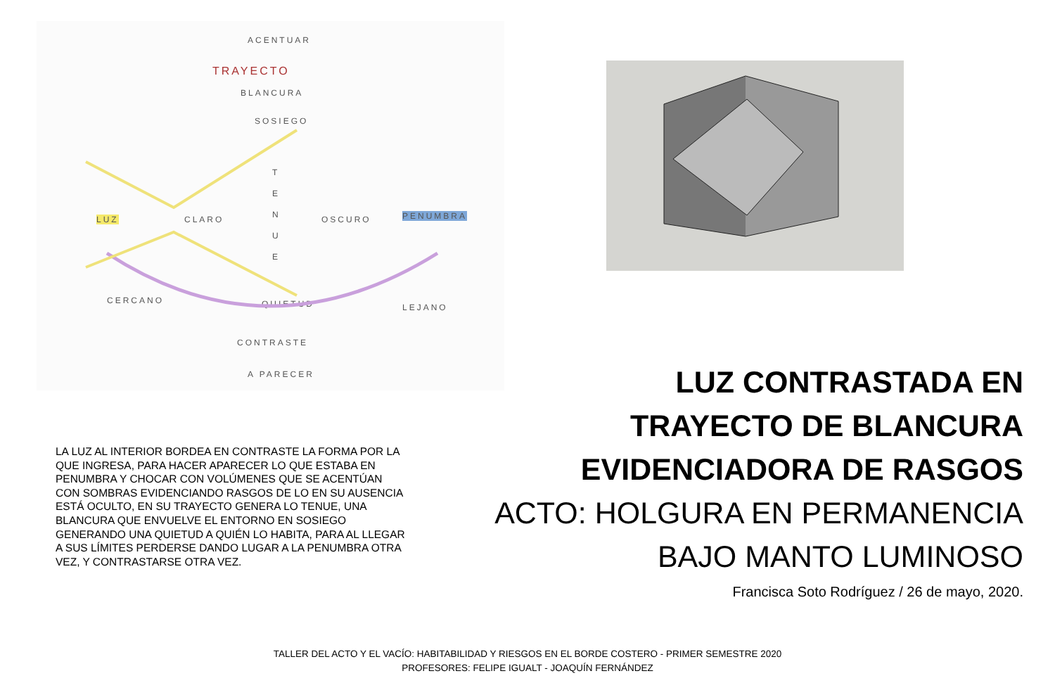ACENTUAR
TRAYECTO
BLANCURA
SOSIEGO
LUZ CLARO
T E N U E
OSCURO PENUMBRA
QUIETUD CERCANO
LEJANO
CONTRASTE
A PARECER
LA LUZ AL INTERIOR BORDEA EN CONTRASTE LA FORMA POR LA QUE INGRESA, PARA HACER APARECER LO QUE ESTABA EN PENUMBRA Y CHOCAR CON VOLÚMENES QUE SE ACENTÚAN CON SOMBRAS EVIDENCIANDO RASGOS DE LO EN SU AUSENCIA ESTÁ OCULTO, EN SU TRAYECTO GENERA LO TENUE, UNA BLANCURA QUE ENVUELVE EL ENTORNO EN SOSIEGO GENERANDO UNA QUIETUD A QUIÉN LO HABITA, PARA AL LLEGAR A SUS LÍMITES PERDERSE DANDO LUGAR A LA PENUMBRA OTRA VEZ, Y CONTRASTARSE OTRA VEZ.
LUZ CONTRASTADA EN
TRAYECTO DE BLANCURA
EVIDENCIADORA DE RASGOS
ACTO: HOLGURA EN PERMANENCIA
BAJO MANTO LUMINOSO
Francisca Soto Rodríguez / 26 de mayo, 2020.
TALLER DEL ACTO Y EL VACÍO: HABITABILIDAD Y RIESGOS EN EL BORDE COSTERO - PRIMER SEMESTRE 2020
PROFESORES: FELIPE IGUALT - JOAQUÍN FERNÁNDEZ